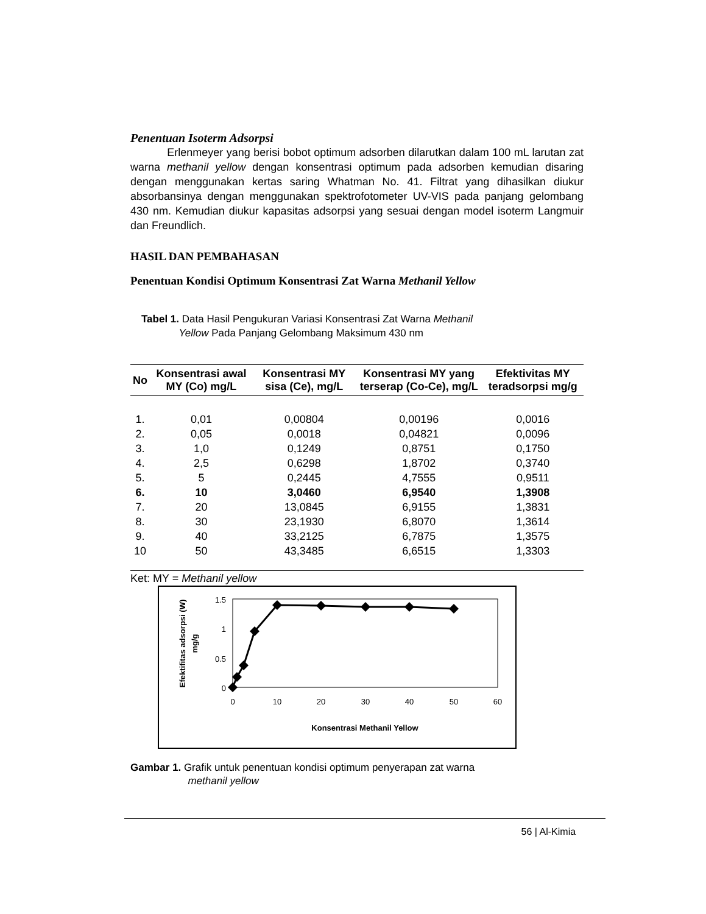Penentuan Isoterm Adsorpsi
Erlenmeyer yang berisi bobot optimum adsorben dilarutkan dalam 100 mL larutan zat warna methanil yellow dengan konsentrasi optimum pada adsorben kemudian disaring dengan menggunakan kertas saring Whatman No. 41. Filtrat yang dihasilkan diukur absorbansinya dengan menggunakan spektrofotometer UV-VIS pada panjang gelombang 430 nm. Kemudian diukur kapasitas adsorpsi yang sesuai dengan model isoterm Langmuir dan Freundlich.
HASIL DAN PEMBAHASAN
Penentuan Kondisi Optimum Konsentrasi Zat Warna Methanil Yellow
Tabel 1. Data Hasil Pengukuran Variasi Konsentrasi Zat Warna Methanil
Yellow Pada Panjang Gelombang Maksimum 430 nm
| No | Konsentrasi awal MY (Co) mg/L | Konsentrasi MY sisa (Ce), mg/L | Konsentrasi MY yang terserap (Co-Ce), mg/L | Efektivitas MY teradsorpsi mg/g |
| --- | --- | --- | --- | --- |
| 1. | 0,01 | 0,00804 | 0,00196 | 0,0016 |
| 2. | 0,05 | 0,0018 | 0,04821 | 0,0096 |
| 3. | 1,0 | 0,1249 | 0,8751 | 0,1750 |
| 4. | 2,5 | 0,6298 | 1,8702 | 0,3740 |
| 5. | 5 | 0,2445 | 4,7555 | 0,9511 |
| 6. | 10 | 3,0460 | 6,9540 | 1,3908 |
| 7. | 20 | 13,0845 | 6,9155 | 1,3831 |
| 8. | 30 | 23,1930 | 6,8070 | 1,3614 |
| 9. | 40 | 33,2125 | 6,7875 | 1,3575 |
| 10 | 50 | 43,3485 | 6,6515 | 1,3303 |
Ket: MY = Methanil yellow
1.5
1
0.5
0
0
10
20
30
40
50
60
Konsentrasi Methanil Yellow
Efektifitas adsorpsi (W)
mg/g
Gambar 1. Grafik untuk penentuan kondisi optimum penyerapan zat warna
methanil yellow
56 | Al-Kimia